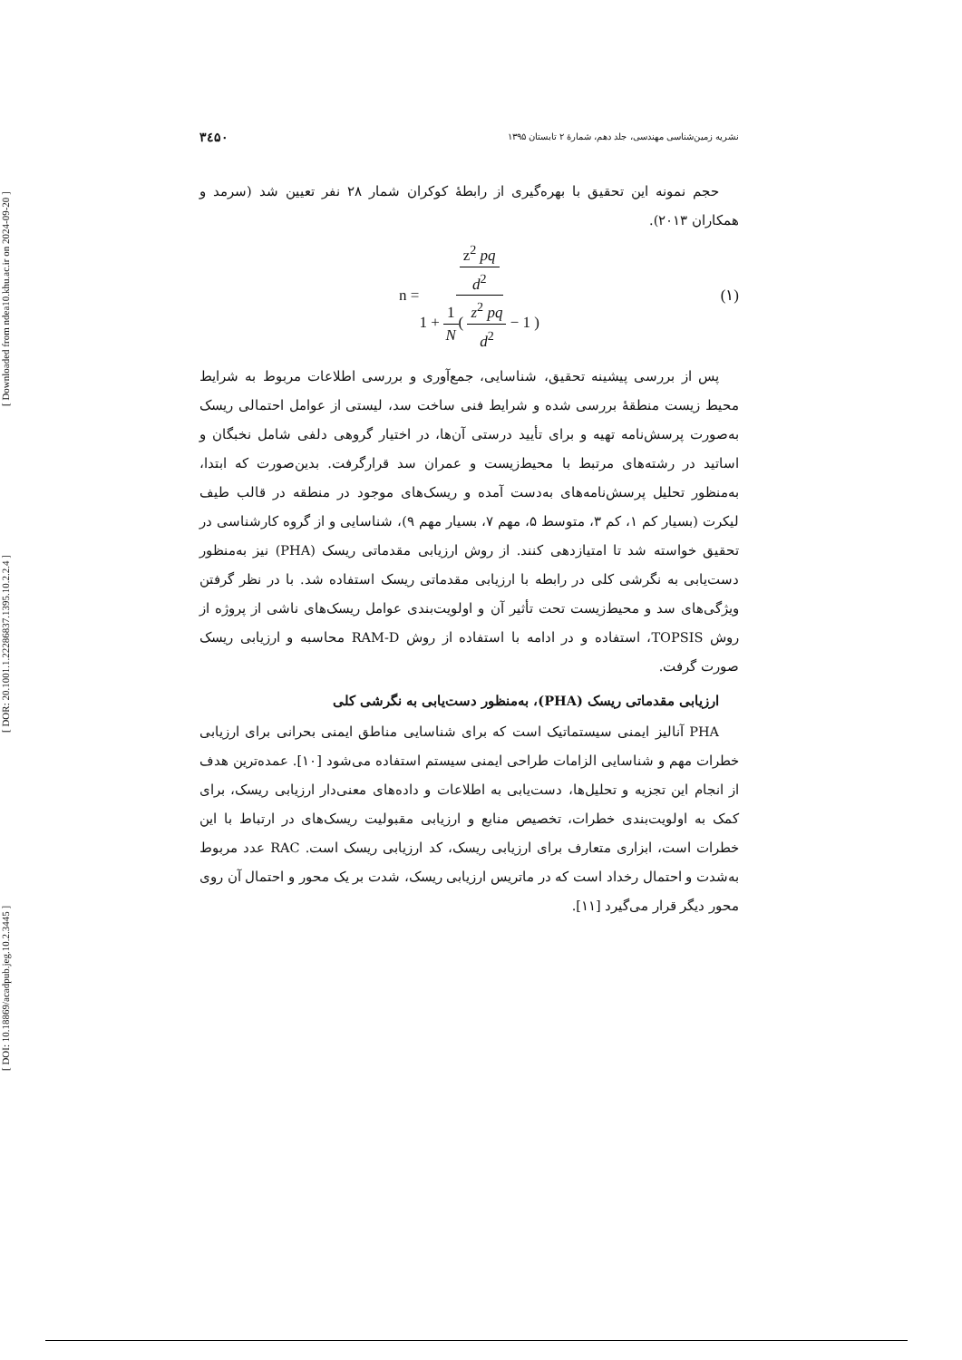[ Downloaded from ndea10.khu.ac.ir on 2024-09-20 ]
[ DOR: 20.1001.1.22286837.1395.10.2.2.4 ]
[ DOI: 10.18869/acadpub.jeg.10.2.3445 ]
نشریه زمین‌شناسی مهندسی، جلد دهم، شمارهٔ ۲ تابستان ۱۳۹۵ ۳٤۵۰
حجم نمونه این تحقیق با بهره‌گیری از رابطهٔ کوکران شمار ۲۸ نفر تعیین شد (سرمد و همکاران ۲۰۱۳).
n = z<sup>2</sup> pq d<sup>2</sup> 1 + 1 N( z<sup>2</sup> pq d<sup>2</sup> − 1 ) (۱)
پس از بررسی پیشینه تحقیق، شناسایی، جمع‌آوری و بررسی اطلاعات مربوط به شرایط محیط زیست منطقهٔ بررسی شده و شرایط فنی ساخت سد، لیستی از عوامل احتمالی ریسک به‌صورت پرسش‌نامه تهیه و برای تأیید درستی آن‌ها، در اختیار گروهی دلفی شامل نخبگان و اساتید در رشته‌های مرتبط با محیط‌زیست و عمران سد قرارگرفت. بدین‌صورت که ابتدا، به‌منظور تحلیل پرسش‌نامه‌های به‌دست آمده و ریسک‌های موجود در منطقه در قالب طیف لیکرت (بسیار کم ۱، کم ۳، متوسط ۵، مهم ۷، بسیار مهم ۹)، شناسایی و از گروه کارشناسی در تحقیق خواسته شد تا امتیازدهی کنند. از روش ارزیابی مقدماتی ریسک (PHA) نیز به‌منظور دست‌یابی به نگرشی کلی در رابطه با ارزیابی مقدماتی ریسک استفاده شد. با در نظر گرفتن ویژگی‌های سد و محیط‌زیست تحت تأثیر آن و اولویت‌بندی عوامل ریسک‌های ناشی از پروژه از روش TOPSIS، استفاده و در ادامه با استفاده از روش RAM-D محاسبه و ارزیابی ریسک صورت گرفت.
ارزیابی مقدماتی ریسک (PHA)، به‌منظور دست‌یابی به نگرشی کلی
PHA آنالیز ایمنی سیستماتیک است که برای شناسایی مناطق ایمنی بحرانی برای ارزیابی خطرات مهم و شناسایی الزامات طراحی ایمنی سیستم استفاده می‌شود [۱۰]. عمده‌ترین هدف از انجام این تجزیه و تحلیل‌ها، دست‌یابی به اطلاعات و داده‌های معنی‌دار ارزیابی ریسک، برای کمک به اولویت‌بندی خطرات، تخصیص منابع و ارزیابی مقبولیت ریسک‌های در ارتباط با این خطرات است، ابزاری متعارف برای ارزیابی ریسک، کد ارزیابی ریسک است. RAC عدد مربوط به‌شدت و احتمال رخداد است که در ماتریس ارزیابی ریسک، شدت بر یک محور و احتمال آن روی محور دیگر قرار می‌گیرد [۱۱].